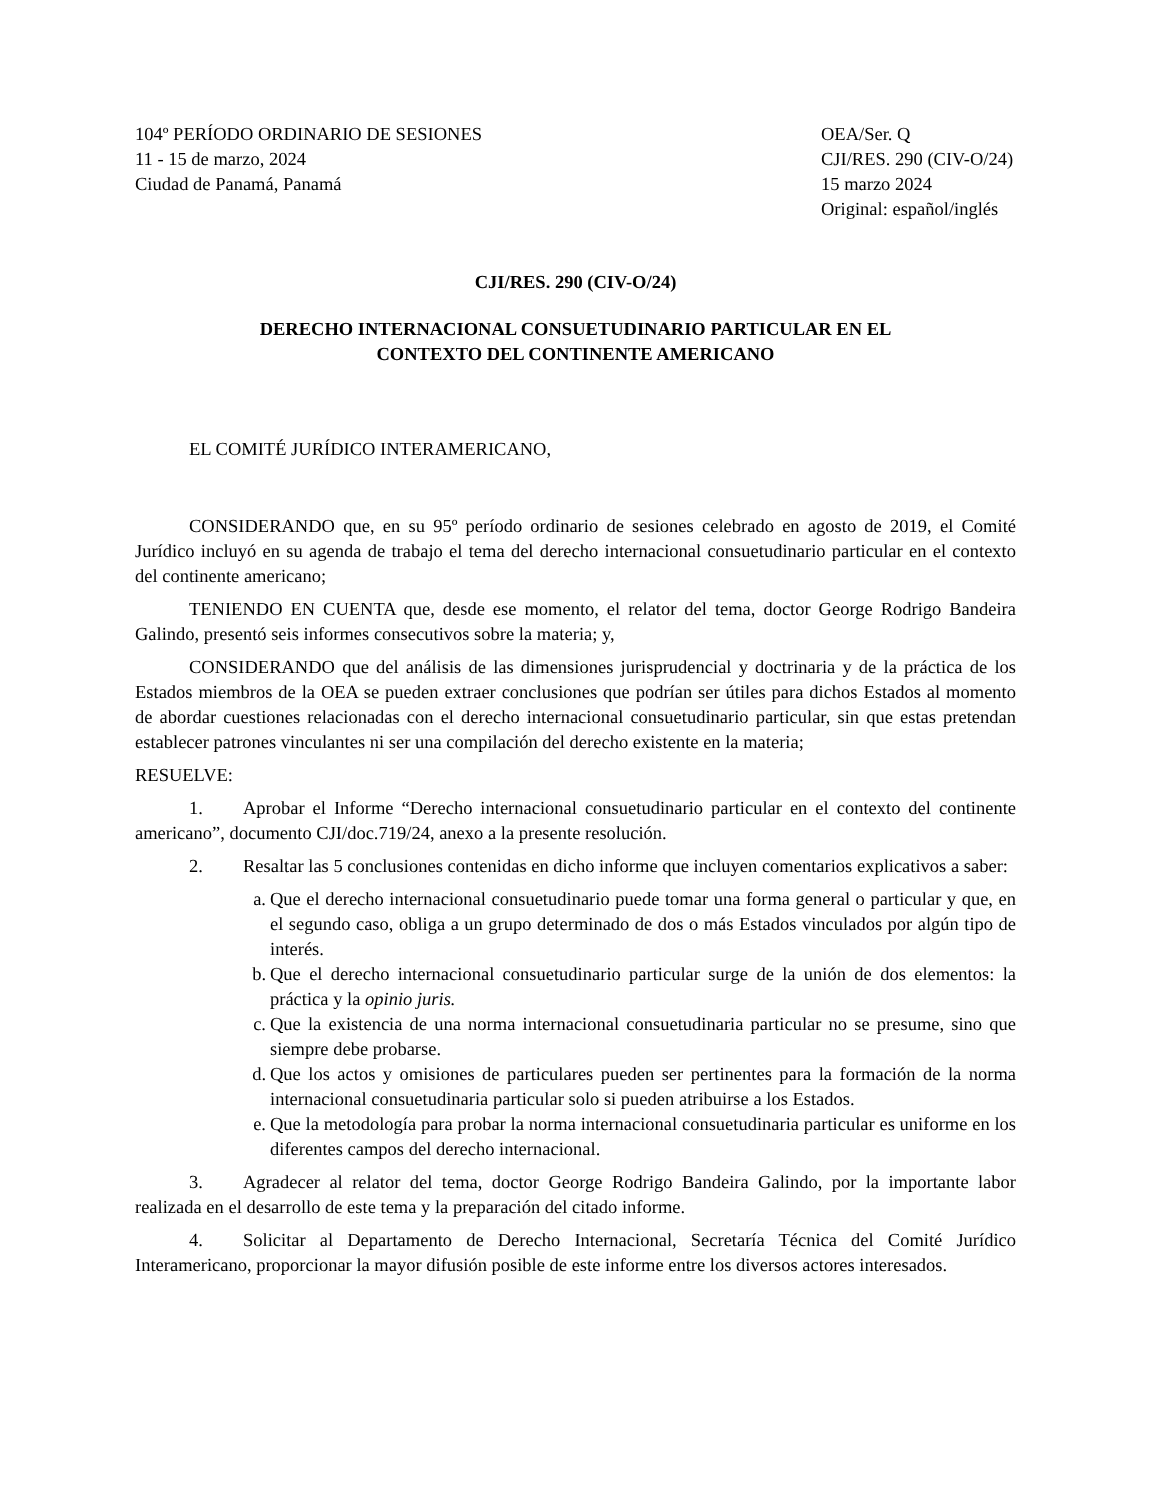104º PERÍODO ORDINARIO DE SESIONES
11 - 15 de marzo, 2024
Ciudad de Panamá, Panamá
OEA/Ser. Q
CJI/RES. 290 (CIV-O/24)
15 marzo 2024
Original: español/inglés
CJI/RES. 290 (CIV-O/24)
DERECHO INTERNACIONAL CONSUETUDINARIO PARTICULAR EN EL
CONTEXTO DEL CONTINENTE AMERICANO
EL COMITÉ JURÍDICO INTERAMERICANO,
CONSIDERANDO que, en su 95º período ordinario de sesiones celebrado en agosto de 2019, el Comité Jurídico incluyó en su agenda de trabajo el tema del derecho internacional consuetudinario particular en el contexto del continente americano;
TENIENDO EN CUENTA que, desde ese momento, el relator del tema, doctor George Rodrigo Bandeira Galindo, presentó seis informes consecutivos sobre la materia; y,
CONSIDERANDO que del análisis de las dimensiones jurisprudencial y doctrinaria y de la práctica de los Estados miembros de la OEA se pueden extraer conclusiones que podrían ser útiles para dichos Estados al momento de abordar cuestiones relacionadas con el derecho internacional consuetudinario particular, sin que estas pretendan establecer patrones vinculantes ni ser una compilación del derecho existente en la materia;
RESUELVE:
1. Aprobar el Informe “Derecho internacional consuetudinario particular en el contexto del continente americano”, documento CJI/doc.719/24, anexo a la presente resolución.
2. Resaltar las 5 conclusiones contenidas en dicho informe que incluyen comentarios explicativos a saber:
a. Que el derecho internacional consuetudinario puede tomar una forma general o particular y que, en el segundo caso, obliga a un grupo determinado de dos o más Estados vinculados por algún tipo de interés.
b. Que el derecho internacional consuetudinario particular surge de la unión de dos elementos: la práctica y la opinio juris.
c. Que la existencia de una norma internacional consuetudinaria particular no se presume, sino que siempre debe probarse.
d. Que los actos y omisiones de particulares pueden ser pertinentes para la formación de la norma internacional consuetudinaria particular solo si pueden atribuirse a los Estados.
e. Que la metodología para probar la norma internacional consuetudinaria particular es uniforme en los diferentes campos del derecho internacional.
3. Agradecer al relator del tema, doctor George Rodrigo Bandeira Galindo, por la importante labor realizada en el desarrollo de este tema y la preparación del citado informe.
4. Solicitar al Departamento de Derecho Internacional, Secretaría Técnica del Comité Jurídico Interamericano, proporcionar la mayor difusión posible de este informe entre los diversos actores interesados.